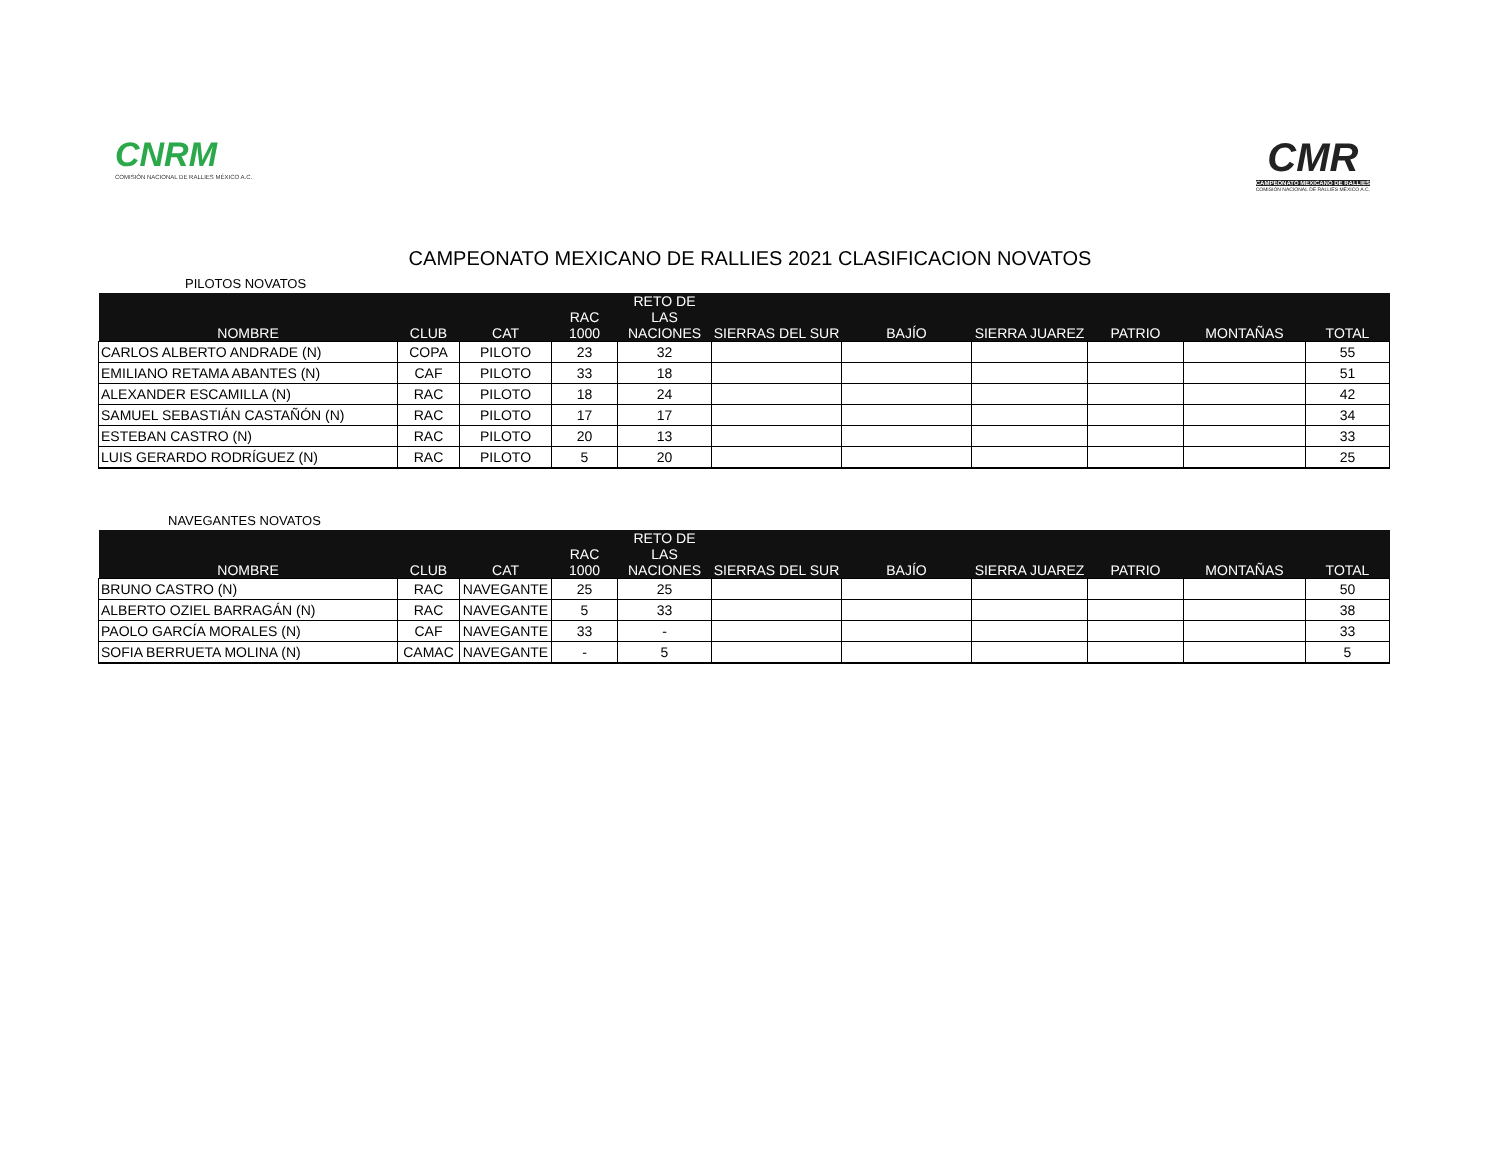CNRM
COMISIÓN NACIONAL DE RALLIES MÉXICO A.C.
CMR
CAMPEONATO MEXICANO DE RALLIES
COMISIÓN NACIONAL DE RALLIES MÉXICO A.C.
CAMPEONATO MEXICANO DE RALLIES 2021 CLASIFICACION NOVATOS
PILOTOS NOVATOS
| NOMBRE | CLUB | CAT | RAC 1000 | RETO DE LAS NACIONES | SIERRAS DEL SUR | BAJÍO | SIERRA JUAREZ | PATRIO | MONTAÑAS | TOTAL |
| --- | --- | --- | --- | --- | --- | --- | --- | --- | --- | --- |
| CARLOS ALBERTO ANDRADE (N) | COPA | PILOTO | 23 | 32 | | | | | | 55 |
| EMILIANO RETAMA ABANTES (N) | CAF | PILOTO | 33 | 18 | | | | | | 51 |
| ALEXANDER ESCAMILLA (N) | RAC | PILOTO | 18 | 24 | | | | | | 42 |
| SAMUEL SEBASTIÁN CASTAÑÓN (N) | RAC | PILOTO | 17 | 17 | | | | | | 34 |
| ESTEBAN CASTRO (N) | RAC | PILOTO | 20 | 13 | | | | | | 33 |
| LUIS GERARDO RODRÍGUEZ (N) | RAC | PILOTO | 5 | 20 | | | | | | 25 |
NAVEGANTES NOVATOS
| NOMBRE | CLUB | CAT | RAC 1000 | RETO DE LAS NACIONES | SIERRAS DEL SUR | BAJÍO | SIERRA JUAREZ | PATRIO | MONTAÑAS | TOTAL |
| --- | --- | --- | --- | --- | --- | --- | --- | --- | --- | --- |
| BRUNO CASTRO (N) | RAC | NAVEGANTE | 25 | 25 | | | | | | 50 |
| ALBERTO OZIEL BARRAGÁN (N) | RAC | NAVEGANTE | 5 | 33 | | | | | | 38 |
| PAOLO GARCÍA MORALES (N) | CAF | NAVEGANTE | 33 | - | | | | | | 33 |
| SOFIA BERRUETA MOLINA (N) | CAMAC | NAVEGANTE | - | 5 | | | | | | 5 |